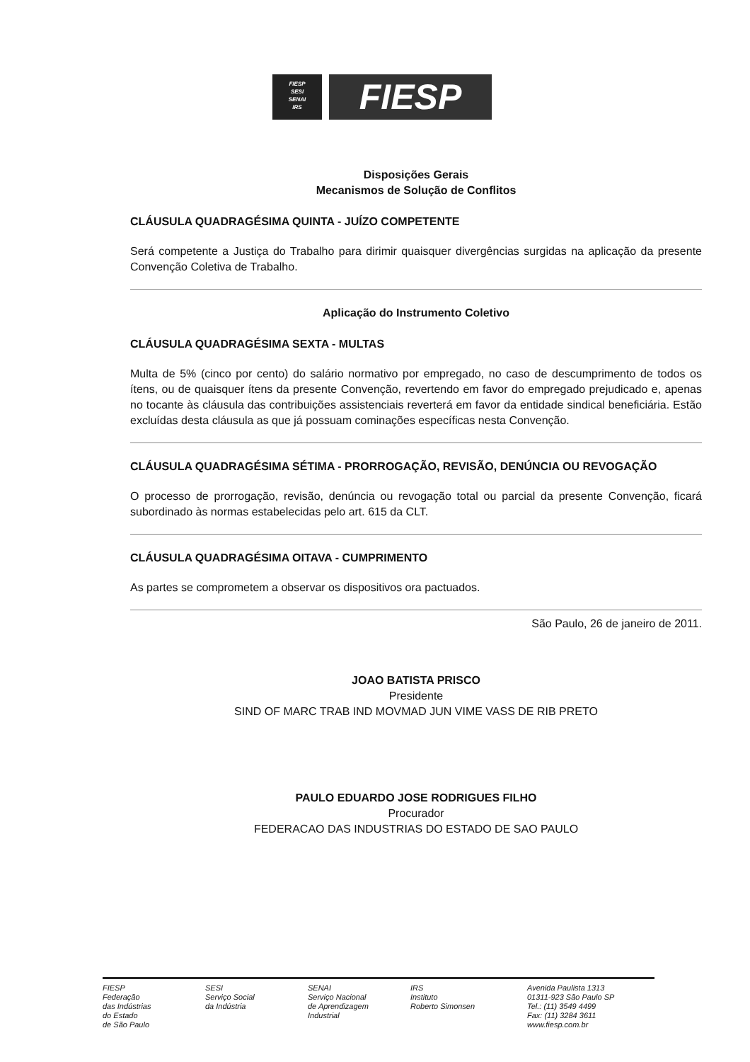FIESP
SESI
SENAI
IRS
FIESP
Disposições Gerais
Mecanismos de Solução de Conflitos
CLÁUSULA QUADRAGÉSIMA QUINTA - JUÍZO COMPETENTE
Será competente a Justiça do Trabalho para dirimir quaisquer divergências surgidas na aplicação da presente Convenção Coletiva de Trabalho.
Aplicação do Instrumento Coletivo
CLÁUSULA QUADRAGÉSIMA SEXTA - MULTAS
Multa de 5% (cinco por cento) do salário normativo por empregado, no caso de descumprimento de todos os ítens, ou de quaisquer ítens da presente Convenção, revertendo em favor do empregado prejudicado e, apenas no tocante às cláusula das contribuições assistenciais reverterá em favor da entidade sindical beneficiária. Estão excluídas desta cláusula as que já possuam cominações específicas nesta Convenção.
CLÁUSULA QUADRAGÉSIMA SÉTIMA - PRORROGAÇÃO, REVISÃO, DENÚNCIA OU REVOGAÇÃO
O processo de prorrogação, revisão, denúncia ou revogação total ou parcial da presente Convenção, ficará subordinado às normas estabelecidas pelo art. 615 da CLT.
CLÁUSULA QUADRAGÉSIMA OITAVA - CUMPRIMENTO
As partes se comprometem a observar os dispositivos ora pactuados.
São Paulo, 26 de janeiro de 2011.
JOAO BATISTA PRISCO
Presidente
SIND OF MARC TRAB IND MOVMAD JUN VIME VASS DE RIB PRETO
PAULO EDUARDO JOSE RODRIGUES FILHO
Procurador
FEDERACAO DAS INDUSTRIAS DO ESTADO DE SAO PAULO
FIESP
Federação
das Indústrias
do Estado
de São Paulo
SESI
Serviço Social
da Indústria
SENAI
Serviço Nacional
de Aprendizagem
Industrial
IRS
Instituto
Roberto Simonsen
Avenida Paulista 1313
01311-923 São Paulo SP
Tel.: (11) 3549 4499
Fax: (11) 3284 3611
www.fiesp.com.br